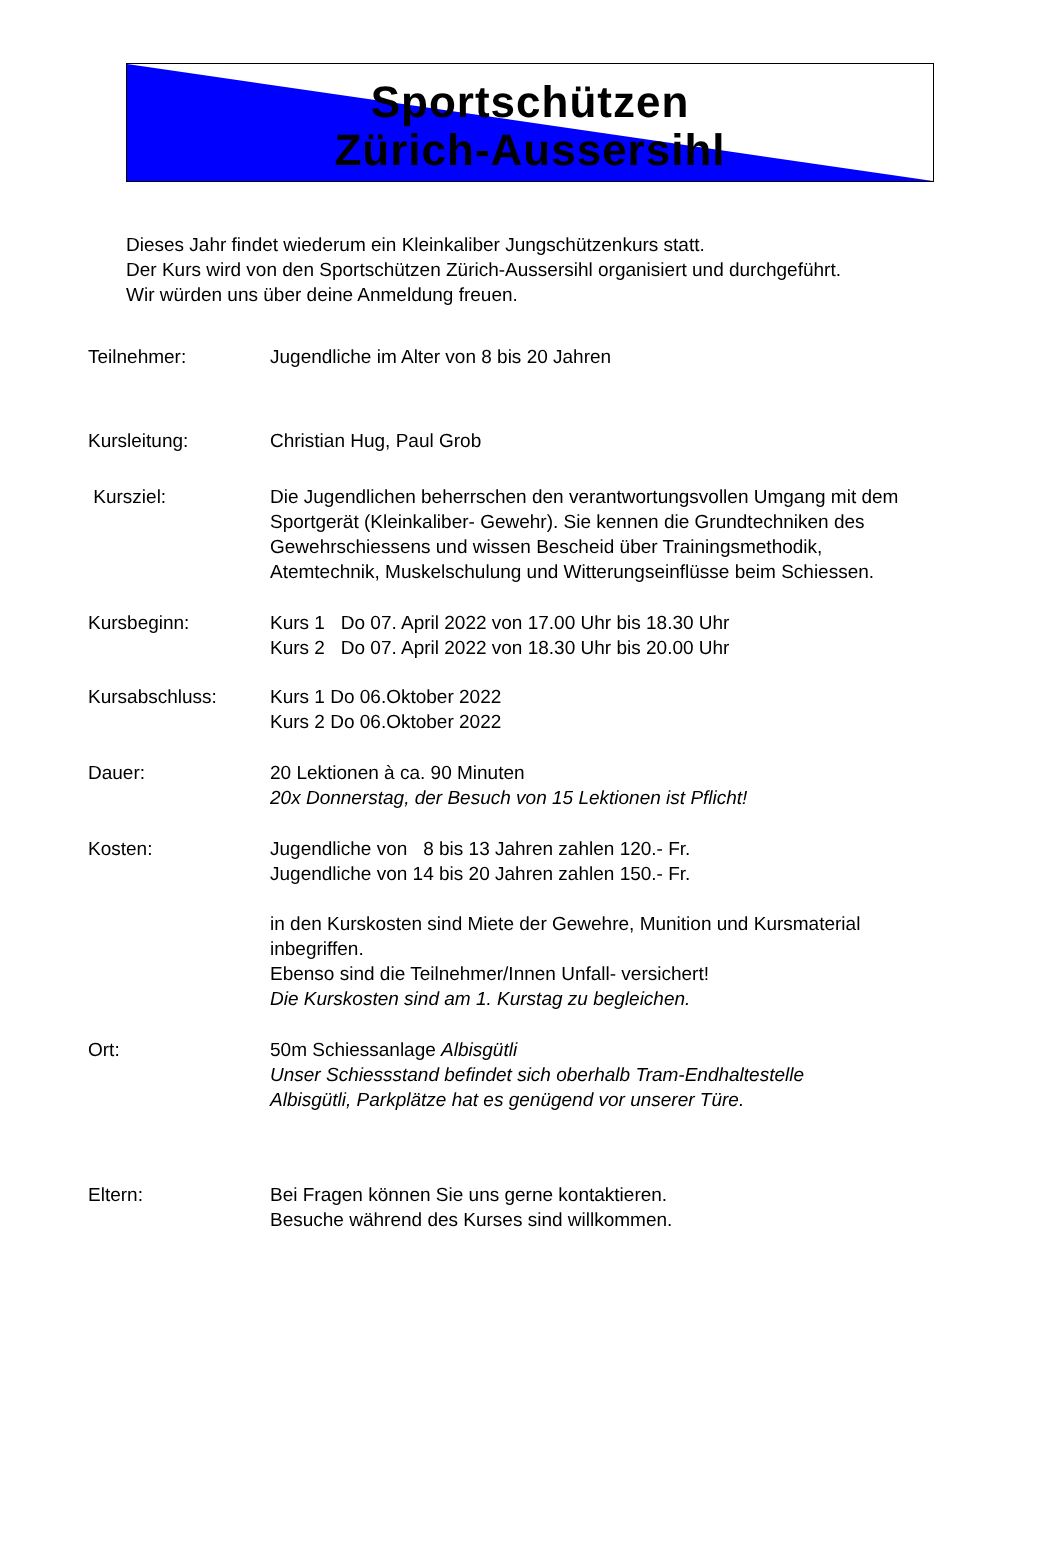Sportschützen
Zürich-Aussersihl
Dieses Jahr findet wiederum ein Kleinkaliber Jungschützenkurs statt.
Der Kurs wird von den Sportschützen Zürich-Aussersihl organisiert und durchgeführt.
Wir würden uns über deine Anmeldung freuen.
Teilnehmer: Jugendliche im Alter von 8 bis 20 Jahren
Kursleitung: Christian Hug, Paul Grob
Kursziel: Die Jugendlichen beherrschen den verantwortungsvollen Umgang mit dem Sportgerät (Kleinkaliber- Gewehr). Sie kennen die Grundtechniken des Gewehrschiessens und wissen Bescheid über Trainingsmethodik, Atemtechnik, Muskelschulung und Witterungseinflüsse beim Schiessen.
Kursbeginn: Kurs 1 Do 07. April 2022 von 17.00 Uhr bis 18.30 Uhr
Kurs 2 Do 07. April 2022 von 18.30 Uhr bis 20.00 Uhr
Kursabschluss: Kurs 1 Do 06.Oktober 2022
Kurs 2 Do 06.Oktober 2022
Dauer: 20 Lektionen à ca. 90 Minuten
20x Donnerstag, der Besuch von 15 Lektionen ist Pflicht!
Kosten: Jugendliche von 8 bis 13 Jahren zahlen 120.- Fr.
Jugendliche von 14 bis 20 Jahren zahlen 150.- Fr.
in den Kurskosten sind Miete der Gewehre, Munition und Kursmaterial inbegriffen.
Ebenso sind die Teilnehmer/Innen Unfall- versichert!
Die Kurskosten sind am 1. Kurstag zu begleichen.
Ort: 50m Schiessanlage Albisgütli
Unser Schiessstand befindet sich oberhalb Tram-Endhaltestelle
Albisgütli, Parkplätze hat es genügend vor unserer Türe.
Eltern: Bei Fragen können Sie uns gerne kontaktieren.
Besuche während des Kurses sind willkommen.